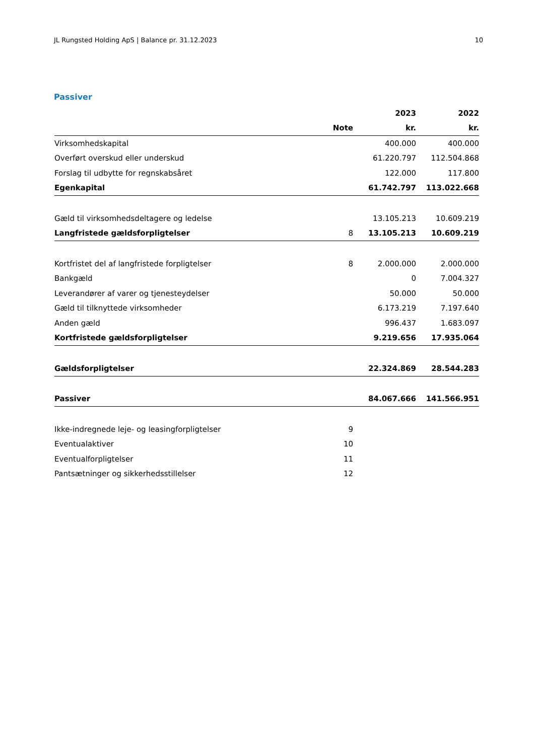JL Rungsted Holding ApS | Balance pr. 31.12.2023 10
Passiver
| | | 2023 | 2022 |
| --- | --- | --- | --- |
| | Note | kr. | kr. |
| Virksomhedskapital | | 400.000 | 400.000 |
| Overført overskud eller underskud | | 61.220.797 | 112.504.868 |
| Forslag til udbytte for regnskabsåret | | 122.000 | 117.800 |
| Egenkapital | | 61.742.797 | 113.022.668 |
| Gæld til virksomhedsdeltagere og ledelse | | 13.105.213 | 10.609.219 |
| Langfristede gældsforpligtelser | 8 | 13.105.213 | 10.609.219 |
| Kortfristet del af langfristede forpligtelser | 8 | 2.000.000 | 2.000.000 |
| Bankgæld | | 0 | 7.004.327 |
| Leverandører af varer og tjenesteydelser | | 50.000 | 50.000 |
| Gæld til tilknyttede virksomheder | | 6.173.219 | 7.197.640 |
| Anden gæld | | 996.437 | 1.683.097 |
| Kortfristede gældsforpligtelser | | 9.219.656 | 17.935.064 |
| Gældsforpligtelser | | 22.324.869 | 28.544.283 |
| Passiver | | 84.067.666 | 141.566.951 |
| Ikke-indregnede leje- og leasingforpligtelser | 9 | | |
| Eventualaktiver | 10 | | |
| Eventualforpligtelser | 11 | | |
| Pantsætninger og sikkerhedsstillelser | 12 | | |